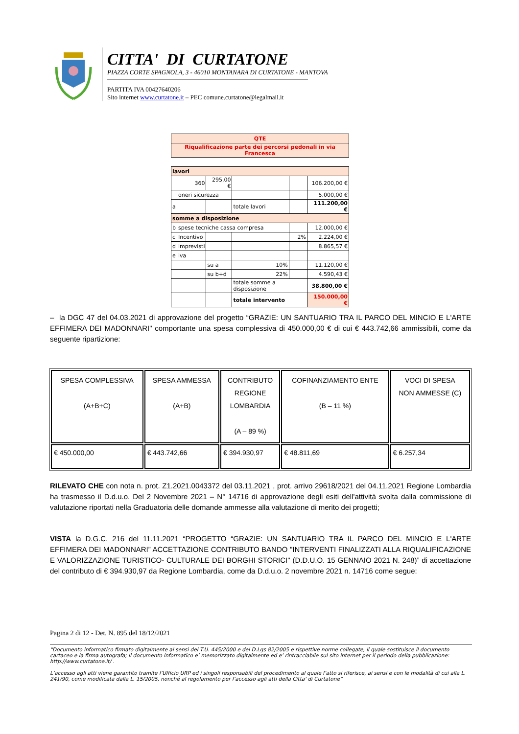CITTA' DI CURTATONE
PIAZZA CORTE SPAGNOLA, 3 - 46010 MONTANARA DI CURTATONE - MANTOVA
PARTITA IVA 00427640206
Sito internet www.curtatone.it – PEC comune.curtatone@legalmail.it
| QTE |
| Riqualificazione parte dei percorsi pedonali in via Francesca |
| lavori | | | | | |
| | 360 | 295,00 € | | | 106.200,00 € |
| | oneri sicurezza | | | | 5.000,00 € |
| a | | | totale lavori | | 111.200,00 € |
| somme a disposizione | | | | | |
| b | spese tecniche cassa compresa | | | | 12.000,00 € |
| c | Incentivo | | | 2% | 2.224,00 € |
| d | imprevisti | | | | 8.865,57 € |
| e | iva | | | | |
| | | su a | 10% | | 11.120,00 € |
| | | su b+d | 22% | | 4.590,43 € |
| | | | totale somme a disposizione | | 38.800,00 € |
| | | | totale intervento | | 150.000,00 € |
– la DGC 47 del 04.03.2021 di approvazione del progetto “GRAZIE: UN SANTUARIO TRA IL PARCO DEL MINCIO E L'ARTE EFFIMERA DEI MADONNARI" comportante una spesa complessiva di 450.000,00 € di cui € 443.742,66 ammissibili, come da seguente ripartizione:
| SPESA COMPLESSIVA (A+B+C) | SPESA AMMESSA (A+B) | CONTRIBUTO REGIONE LOMBARDIA (A – 89 %) | COFINANZIAMENTO ENTE (B – 11 %) | VOCI DI SPESA NON AMMESSE (C) |
| € 450.000,00 | € 443.742,66 | € 394.930,97 | € 48.811,69 | € 6.257,34 |
RILEVATO CHE con nota n. prot. Z1.2021.0043372 del 03.11.2021 , prot. arrivo 29618/2021 del 04.11.2021 Regione Lombardia ha trasmesso il D.d.u.o. Del 2 Novembre 2021 – N° 14716 di approvazione degli esiti dell'attività svolta dalla commissione di valutazione riportati nella Graduatoria delle domande ammesse alla valutazione di merito dei progetti;
VISTA la D.G.C. 216 del 11.11.2021 “PROGETTO “GRAZIE: UN SANTUARIO TRA IL PARCO DEL MINCIO E L'ARTE EFFIMERA DEI MADONNARI” ACCETTAZIONE CONTRIBUTO BANDO "INTERVENTI FINALIZZATI ALLA RIQUALIFICAZIONE E VALORIZZAZIONE TURISTICO- CULTURALE DEI BORGHI STORICI" (D.D.U.O. 15 GENNAIO 2021 N. 248)” di accettazione del contributo di € 394.930,97 da Regione Lombardia, come da D.d.u.o. 2 novembre 2021 n. 14716 come segue:
Pagina 2 di 12 - Det. N. 895 del 18/12/2021
“Documento informatico firmato digitalmente ai sensi del T.U. 445/2000 e del D.Lgs 82/2005 e rispettive norme collegate, il quale sostituisce il documento cartaceo e la firma autografa; il documento informatico e’ memorizzato digitalmente ed e’ rintracciabile sul sito internet per il periodo della pubblicazione: http://www.curtatone.it/ .
L’accesso agli atti viene garantito tramite l’Ufficio URP ed i singoli responsabili del procedimento al quale l’atto si riferisce, ai sensi e con le modalità di cui alla L. 241/90, come modificata dalla L. 15/2005, nonché al regolamento per l’accesso agli atti della Citta' di Curtatone”